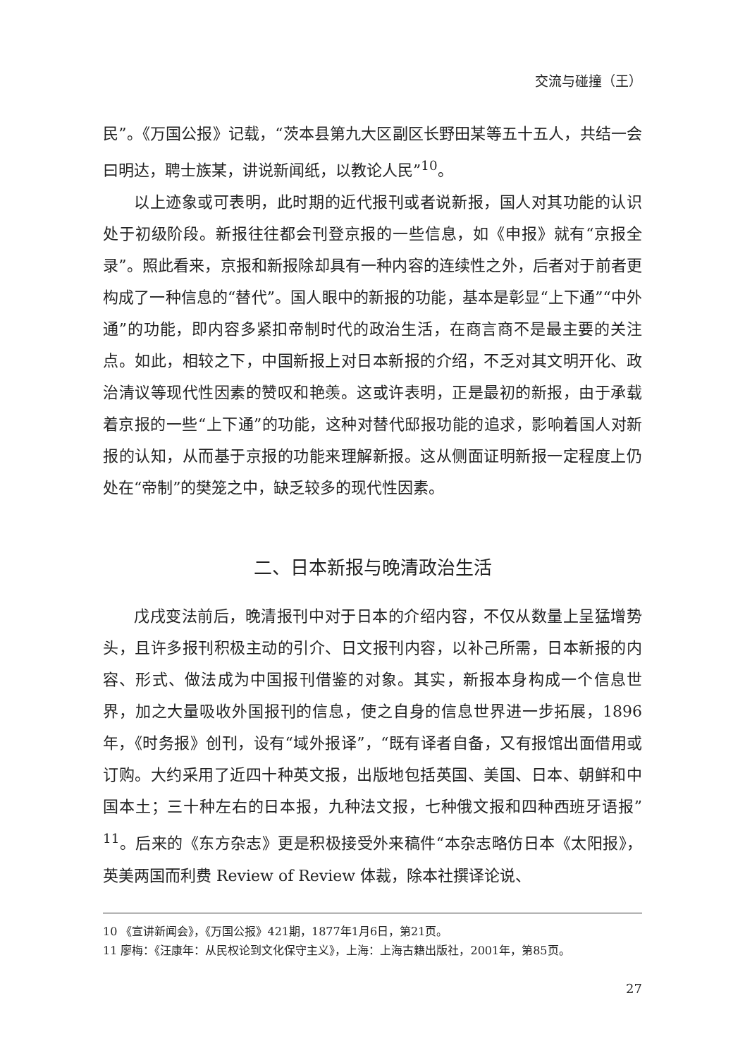交流与碰撞（王）
民”。《万国公报》记载，“茨本县第九大区副区长野田某等五十五人，共结一会曰明达，聘士族某，讲说新闻纸，以教论人民”<sup>10</sup>。
以上迹象或可表明，此时期的近代报刊或者说新报，国人对其功能的认识处于初级阶段。新报往往都会刊登京报的一些信息，如《申报》就有“京报全录”。照此看来，京报和新报除却具有一种内容的连续性之外，后者对于前者更构成了一种信息的“替代”。国人眼中的新报的功能，基本是彰显“上下通”“中外通”的功能，即内容多紧扣帝制时代的政治生活，在商言商不是最主要的关注点。如此，相较之下，中国新报上对日本新报的介绍，不乏对其文明开化、政治清议等现代性因素的赞叹和艳羡。这或许表明，正是最初的新报，由于承载着京报的一些“上下通”的功能，这种对替代邸报功能的追求，影响着国人对新报的认知，从而基于京报的功能来理解新报。这从侧面证明新报一定程度上仍处在“帝制”的樊笼之中，缺乏较多的现代性因素。
二、日本新报与晚清政治生活
戊戌变法前后，晚清报刊中对于日本的介绍内容，不仅从数量上呈猛增势头，且许多报刊积极主动的引介、日文报刊内容，以补己所需，日本新报的内容、形式、做法成为中国报刊借鉴的对象。其实，新报本身构成一个信息世界，加之大量吸收外国报刊的信息，使之自身的信息世界进一步拓展，1896年，《时务报》创刊，设有“域外报译”，“既有译者自备，又有报馆出面借用或订购。大约采用了近四十种英文报，出版地包括英国、美国、日本、朝鲜和中国本土；三十种左右的日本报，九种法文报，七种俄文报和四种西班牙语报”<sup>11</sup>。后来的《东方杂志》更是积极接受外来稿件“本杂志略仿日本《太阳报》，英美两国而利费 Review of Review 体裁，除本社撰译论说、
10 《宣讲新闻会》，《万国公报》421期，1877年1月6日，第21页。
11 廖梅：《汪康年：从民权论到文化保守主义》，上海：上海古籍出版社，2001年，第85页。
27